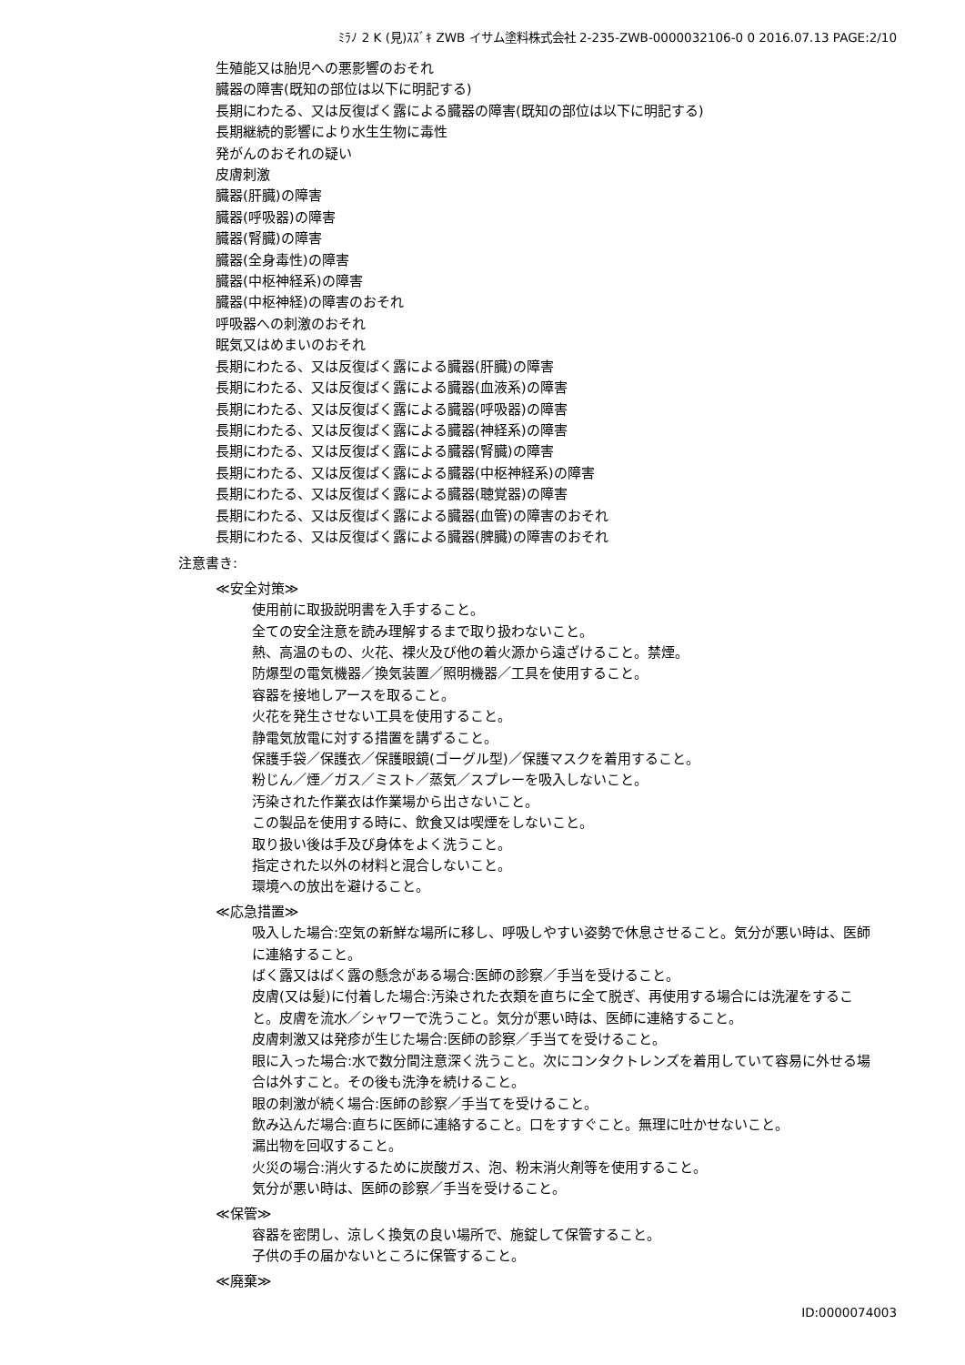ﾐﾗﾉ 2 K (見)ｽｽﾞｷ ZWB イサム塗料株式会社 2-235-ZWB-0000032106-0 0 2016.07.13 PAGE:2/10
生殖能又は胎児への悪影響のおそれ
臓器の障害(既知の部位は以下に明記する)
長期にわたる、又は反復ばく露による臓器の障害(既知の部位は以下に明記する)
長期継続的影響により水生生物に毒性
発がんのおそれの疑い
皮膚刺激
臓器(肝臓)の障害
臓器(呼吸器)の障害
臓器(腎臓)の障害
臓器(全身毒性)の障害
臓器(中枢神経系)の障害
臓器(中枢神経)の障害のおそれ
呼吸器への刺激のおそれ
眠気又はめまいのおそれ
長期にわたる、又は反復ばく露による臓器(肝臓)の障害
長期にわたる、又は反復ばく露による臓器(血液系)の障害
長期にわたる、又は反復ばく露による臓器(呼吸器)の障害
長期にわたる、又は反復ばく露による臓器(神経系)の障害
長期にわたる、又は反復ばく露による臓器(腎臓)の障害
長期にわたる、又は反復ばく露による臓器(中枢神経系)の障害
長期にわたる、又は反復ばく露による臓器(聴覚器)の障害
長期にわたる、又は反復ばく露による臓器(血管)の障害のおそれ
長期にわたる、又は反復ばく露による臓器(脾臓)の障害のおそれ
注意書き:
≪安全対策≫
使用前に取扱説明書を入手すること。
全ての安全注意を読み理解するまで取り扱わないこと。
熱、高温のもの、火花、裸火及び他の着火源から遠ざけること。禁煙。
防爆型の電気機器／換気装置／照明機器／工具を使用すること。
容器を接地しアースを取ること。
火花を発生させない工具を使用すること。
静電気放電に対する措置を講ずること。
保護手袋／保護衣／保護眼鏡(ゴーグル型)／保護マスクを着用すること。
粉じん／煙／ガス／ミスト／蒸気／スプレーを吸入しないこと。
汚染された作業衣は作業場から出さないこと。
この製品を使用する時に、飲食又は喫煙をしないこと。
取り扱い後は手及び身体をよく洗うこと。
指定された以外の材料と混合しないこと。
環境への放出を避けること。
≪応急措置≫
吸入した場合:空気の新鮮な場所に移し、呼吸しやすい姿勢で休息させること。気分が悪い時は、医師に連絡すること。
ばく露又はばく露の懸念がある場合:医師の診察／手当を受けること。
皮膚(又は髪)に付着した場合:汚染された衣類を直ちに全て脱ぎ、再使用する場合には洗濯をすること。皮膚を流水／シャワーで洗うこと。気分が悪い時は、医師に連絡すること。
皮膚刺激又は発疹が生じた場合:医師の診察／手当てを受けること。
眼に入った場合:水で数分間注意深く洗うこと。次にコンタクトレンズを着用していて容易に外せる場合は外すこと。その後も洗浄を続けること。
眼の刺激が続く場合:医師の診察／手当てを受けること。
飲み込んだ場合:直ちに医師に連絡すること。口をすすぐこと。無理に吐かせないこと。
漏出物を回収すること。
火災の場合:消火するために炭酸ガス、泡、粉末消火剤等を使用すること。
気分が悪い時は、医師の診察／手当を受けること。
≪保管≫
容器を密閉し、涼しく換気の良い場所で、施錠して保管すること。
子供の手の届かないところに保管すること。
≪廃棄≫
ID:0000074003